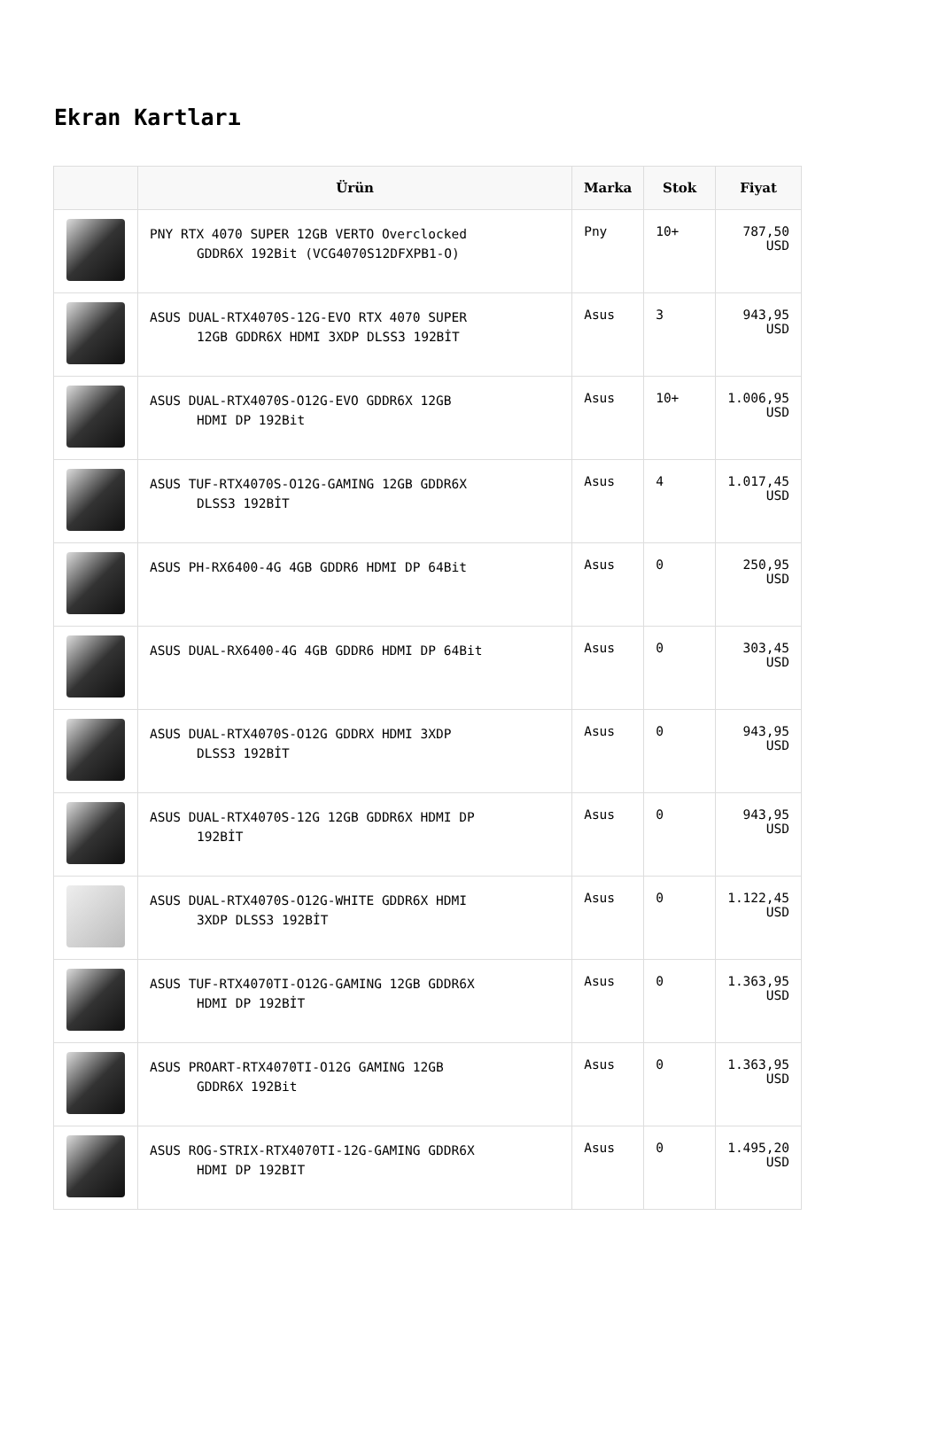Ekran Kartları
| | Ürün | Marka | Stok | Fiyat |
| --- | --- | --- | --- | --- |
| | PNY RTX 4070 SUPER 12GB VERTO Overclocked GDDR6X 192Bit (VCG4070S12DFXPB1-O) | Pny | 10+ | 787,50 USD |
| | ASUS DUAL-RTX4070S-12G-EVO RTX 4070 SUPER 12GB GDDR6X HDMI 3XDP DLSS3 192BİT | Asus | 3 | 943,95 USD |
| | ASUS DUAL-RTX4070S-O12G-EVO GDDR6X 12GB HDMI DP 192Bit | Asus | 10+ | 1.006,95 USD |
| | ASUS TUF-RTX4070S-O12G-GAMING 12GB GDDR6X DLSS3 192BİT | Asus | 4 | 1.017,45 USD |
| | ASUS PH-RX6400-4G 4GB GDDR6 HDMI DP 64Bit | Asus | 0 | 250,95 USD |
| | ASUS DUAL-RX6400-4G 4GB GDDR6 HDMI DP 64Bit | Asus | 0 | 303,45 USD |
| | ASUS DUAL-RTX4070S-O12G GDDRX HDMI 3XDP DLSS3 192BİT | Asus | 0 | 943,95 USD |
| | ASUS DUAL-RTX4070S-12G 12GB GDDR6X HDMI DP 192BİT | Asus | 0 | 943,95 USD |
| | ASUS DUAL-RTX4070S-O12G-WHITE GDDR6X HDMI 3XDP DLSS3 192BİT | Asus | 0 | 1.122,45 USD |
| | ASUS TUF-RTX4070TI-O12G-GAMING 12GB GDDR6X HDMI DP 192BİT | Asus | 0 | 1.363,95 USD |
| | ASUS PROART-RTX4070TI-O12G GAMING 12GB GDDR6X 192Bit | Asus | 0 | 1.363,95 USD |
| | ASUS ROG-STRIX-RTX4070TI-12G-GAMING GDDR6X HDMI DP 192BIT | Asus | 0 | 1.495,20 USD |